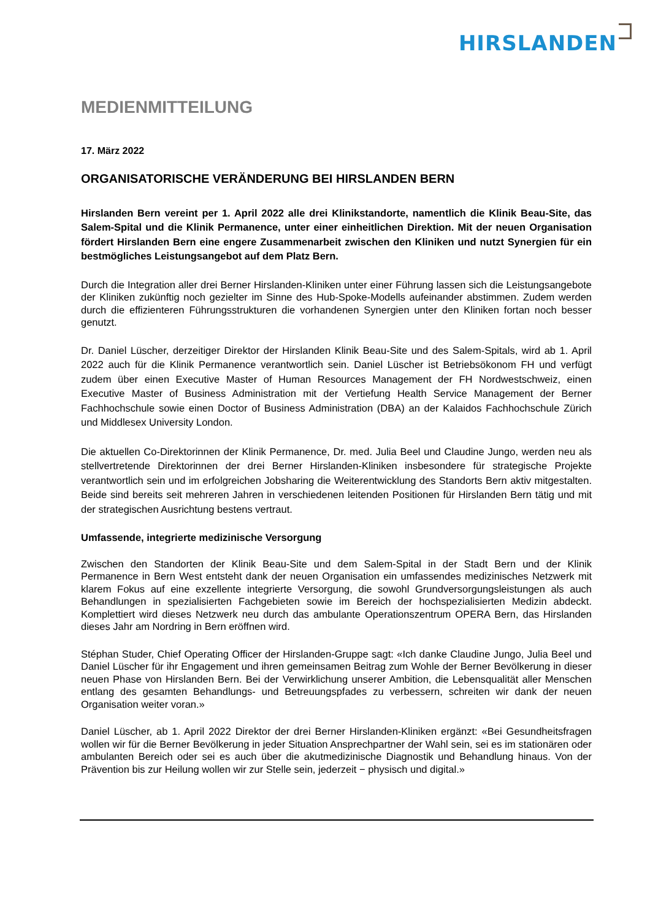HIRSLANDEN
MEDIENMITTEILUNG
17. März 2022
ORGANISATORISCHE VERÄNDERUNG BEI HIRSLANDEN BERN
Hirslanden Bern vereint per 1. April 2022 alle drei Klinikstandorte, namentlich die Klinik Beau-Site, das Salem-Spital und die Klinik Permanence, unter einer einheitlichen Direktion. Mit der neuen Organisation fördert Hirslanden Bern eine engere Zusammenarbeit zwischen den Kliniken und nutzt Synergien für ein bestmögliches Leistungsangebot auf dem Platz Bern.
Durch die Integration aller drei Berner Hirslanden-Kliniken unter einer Führung lassen sich die Leistungsangebote der Kliniken zukünftig noch gezielter im Sinne des Hub-Spoke-Modells aufeinander abstimmen. Zudem werden durch die effizienteren Führungsstrukturen die vorhandenen Synergien unter den Kliniken fortan noch besser genutzt.
Dr. Daniel Lüscher, derzeitiger Direktor der Hirslanden Klinik Beau-Site und des Salem-Spitals, wird ab 1. April 2022 auch für die Klinik Permanence verantwortlich sein. Daniel Lüscher ist Betriebsökonom FH und verfügt zudem über einen Executive Master of Human Resources Management der FH Nordwestschweiz, einen Executive Master of Business Administration mit der Vertiefung Health Service Management der Berner Fachhochschule sowie einen Doctor of Business Administration (DBA) an der Kalaidos Fachhochschule Zürich und Middlesex University London.
Die aktuellen Co-Direktorinnen der Klinik Permanence, Dr. med. Julia Beel und Claudine Jungo, werden neu als stellvertretende Direktorinnen der drei Berner Hirslanden-Kliniken insbesondere für strategische Projekte verantwortlich sein und im erfolgreichen Jobsharing die Weiterentwicklung des Standorts Bern aktiv mitgestalten. Beide sind bereits seit mehreren Jahren in verschiedenen leitenden Positionen für Hirslanden Bern tätig und mit der strategischen Ausrichtung bestens vertraut.
Umfassende, integrierte medizinische Versorgung
Zwischen den Standorten der Klinik Beau-Site und dem Salem-Spital in der Stadt Bern und der Klinik Permanence in Bern West entsteht dank der neuen Organisation ein umfassendes medizinisches Netzwerk mit klarem Fokus auf eine exzellente integrierte Versorgung, die sowohl Grundversorgungsleistungen als auch Behandlungen in spezialisierten Fachgebieten sowie im Bereich der hochspezialisierten Medizin abdeckt. Komplettiert wird dieses Netzwerk neu durch das ambulante Operationszentrum OPERA Bern, das Hirslanden dieses Jahr am Nordring in Bern eröffnen wird.
Stéphan Studer, Chief Operating Officer der Hirslanden-Gruppe sagt: «Ich danke Claudine Jungo, Julia Beel und Daniel Lüscher für ihr Engagement und ihren gemeinsamen Beitrag zum Wohle der Berner Bevölkerung in dieser neuen Phase von Hirslanden Bern. Bei der Verwirklichung unserer Ambition, die Lebensqualität aller Menschen entlang des gesamten Behandlungs- und Betreuungspfades zu verbessern, schreiten wir dank der neuen Organisation weiter voran.»
Daniel Lüscher, ab 1. April 2022 Direktor der drei Berner Hirslanden-Kliniken ergänzt: «Bei Gesundheitsfragen wollen wir für die Berner Bevölkerung in jeder Situation Ansprechpartner der Wahl sein, sei es im stationären oder ambulanten Bereich oder sei es auch über die akutmedizinische Diagnostik und Behandlung hinaus. Von der Prävention bis zur Heilung wollen wir zur Stelle sein, jederzeit − physisch und digital.»